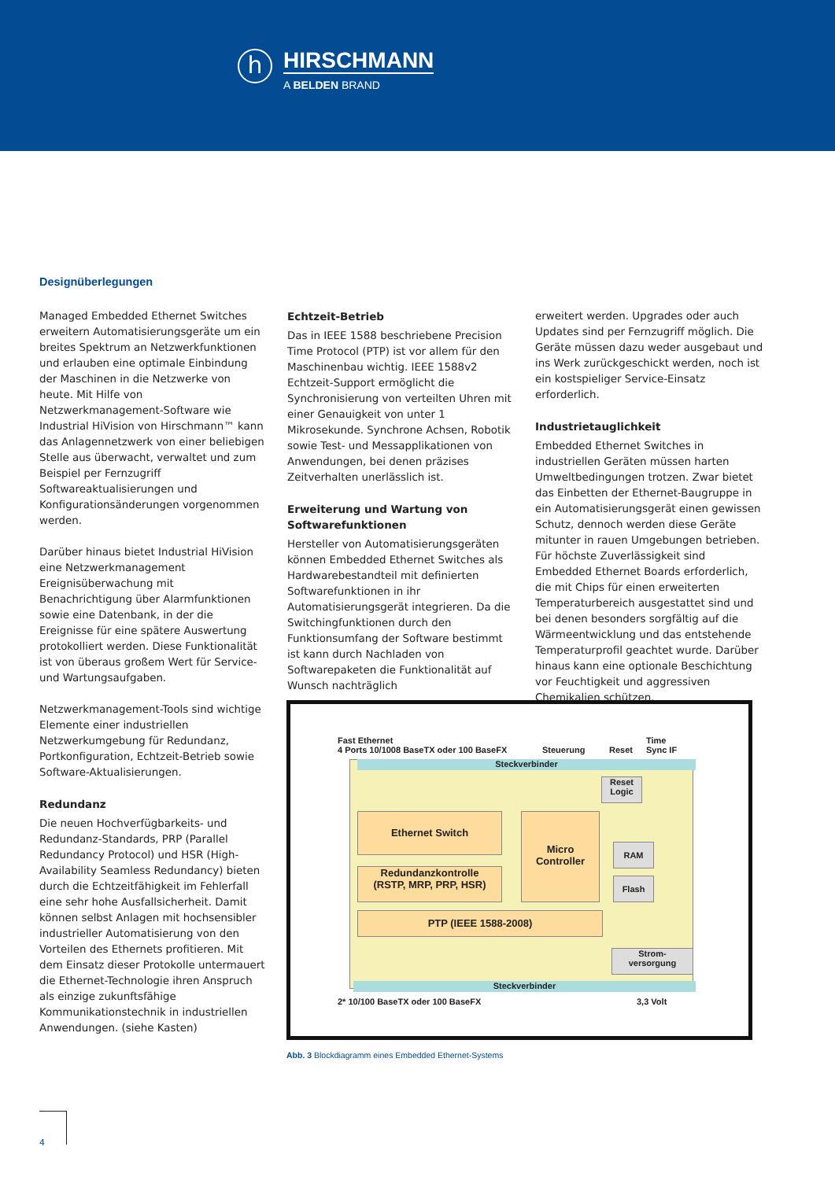h
HIRSCHMANN
A BELDEN BRAND
Designüberlegungen
Managed Embedded Ethernet Switches erweitern Automatisierungsgeräte um ein breites Spektrum an Netzwerkfunktionen und erlauben eine optimale Einbindung der Maschinen in die Netzwerke von heute. Mit Hilfe von Netzwerkmanagement-Software wie Industrial HiVision von Hirschmann™ kann das Anlagennetzwerk von einer beliebigen Stelle aus überwacht, verwaltet und zum Beispiel per Fernzugriff Softwareaktualisierungen und Konfigurationsänderungen vorgenommen werden.
Darüber hinaus bietet Industrial HiVision eine Netzwerkmanagement Ereignisüberwachung mit Benachrichtigung über Alarmfunktionen sowie eine Datenbank, in der die Ereignisse für eine spätere Auswertung protokolliert werden. Diese Funktionalität ist von überaus großem Wert für Service- und Wartungsaufgaben.
Netzwerkmanagement-Tools sind wichtige Elemente einer industriellen Netzwerkumgebung für Redundanz, Portkonfiguration, Echtzeit-Betrieb sowie Software-Aktualisierungen.
Redundanz
Die neuen Hochverfügbarkeits- und Redundanz-Standards, PRP (Parallel Redundancy Protocol) und HSR (High-Availability Seamless Redundancy) bieten durch die Echtzeitfähigkeit im Fehlerfall eine sehr hohe Ausfallsicherheit. Damit können selbst Anlagen mit hochsensibler industrieller Automatisierung von den Vorteilen des Ethernets profitieren. Mit dem Einsatz dieser Protokolle untermauert die Ethernet-Technologie ihren Anspruch als einzige zukunftsfähige Kommunikationstechnik in industriellen Anwendungen. (siehe Kasten)
Echtzeit-Betrieb
Das in IEEE 1588 beschriebene Precision Time Protocol (PTP) ist vor allem für den Maschinenbau wichtig. IEEE 1588v2 Echtzeit-Support ermöglicht die Synchronisierung von verteilten Uhren mit einer Genauigkeit von unter 1 Mikrosekunde. Synchrone Achsen, Robotik sowie Test- und Messapplikationen von Anwendungen, bei denen präzises Zeitverhalten unerlässlich ist.
Erweiterung und Wartung von Softwarefunktionen
Hersteller von Automatisierungsgeräten können Embedded Ethernet Switches als Hardwarebestandteil mit definierten Softwarefunktionen in ihr Automatisierungsgerät integrieren. Da die Switchingfunktionen durch den Funktionsumfang der Software bestimmt ist kann durch Nachladen von Softwarepaketen die Funktionalität auf Wunsch nachträglich
erweitert werden. Upgrades oder auch Updates sind per Fernzugriff möglich. Die Geräte müssen dazu weder ausgebaut und ins Werk zurückgeschickt werden, noch ist ein kostspieliger Service-Einsatz erforderlich.
Industrietauglichkeit
Embedded Ethernet Switches in industriellen Geräten müssen harten Umweltbedingungen trotzen. Zwar bietet das Einbetten der Ethernet-Baugruppe in ein Automatisierungsgerät einen gewissen Schutz, dennoch werden diese Geräte mitunter in rauen Umgebungen betrieben. Für höchste Zuverlässigkeit sind Embedded Ethernet Boards erforderlich, die mit Chips für einen erweiterten Temperaturbereich ausgestattet sind und bei denen besonders sorgfältig auf die Wärmeentwicklung und das entstehende Temperaturprofil geachtet wurde. Darüber hinaus kann eine optionale Beschichtung vor Feuchtigkeit und aggressiven Chemikalien schützen.
Fast Ethernet
4 Ports 10/1008 BaseTX oder 100 BaseFX
Steuerung Reset
Time
Sync IF
Steckverbinder
Reset Logic
Ethernet Switch
Micro Controller
RAM
Flash
Redundanzkontrolle
(RSTP, MRP, PRP, HSR)
PTP (IEEE 1588-2008)
Strom-
versorgung
Steckverbinder
2* 10/100 BaseTX oder 100 BaseFX
3,3 Volt
Abb. 3 Blockdiagramm eines Embedded Ethernet-Systems
4